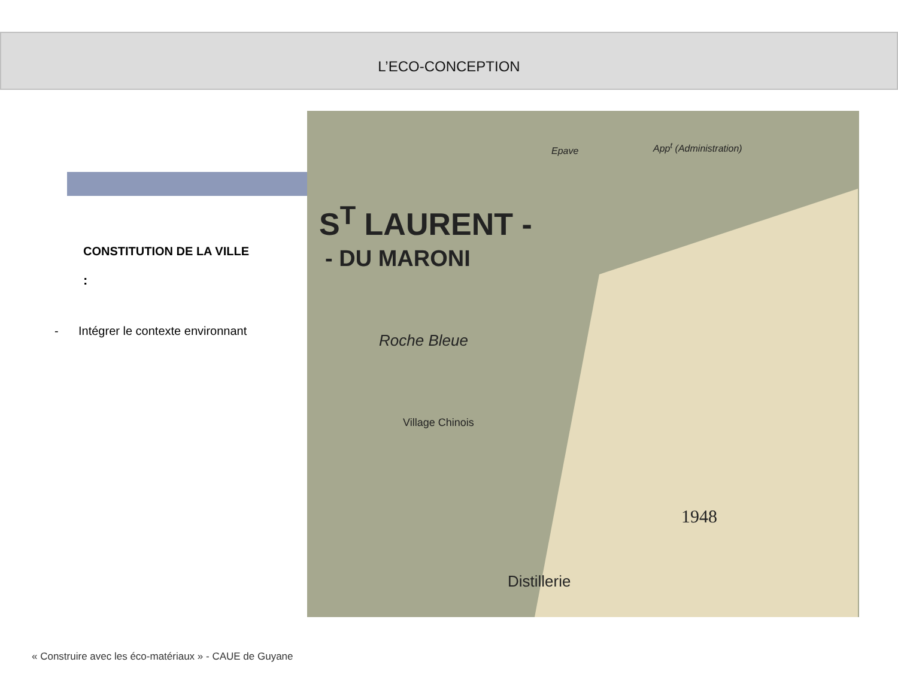L’ECO-CONCEPTION
CONSTITUTION DE LA VILLE
:
- Intégrer le contexte environnant
S<sup>T</sup> LAURENT -
- DU MARONI
Epave App<sup>t</sup> (Administration)
Roche Bleue
Village Chinois
1948
Distillerie
« Construire avec les éco-matériaux » - CAUE de Guyane